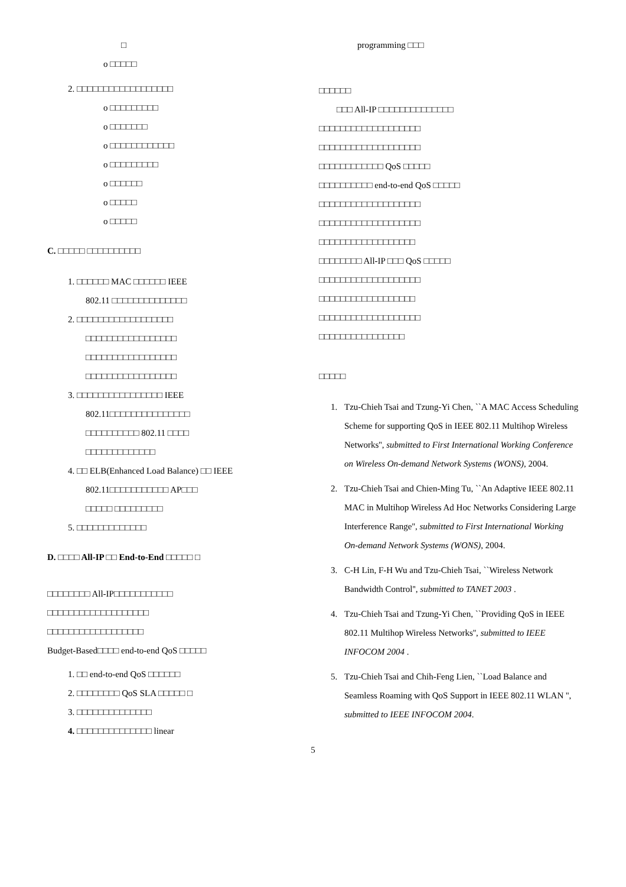□
o □□□□□
2. □□□□□□□□□□□□□□□□□□
o □□□□□□□□□
o □□□□□□□
o □□□□□□□□□□□□
o □□□□□□□□□
o □□□□□□
o □□□□□
o □□□□□
C. □□□□□ □□□□□□□□□□
1. □□□□□□ MAC □□□□□□ IEEE
802.11 □□□□□□□□□□□□□□
2. □□□□□□□□□□□□□□□□□□
□□□□□□□□□□□□□□□□□
□□□□□□□□□□□□□□□□□
□□□□□□□□□□□□□□□□□
3. □□□□□□□□□□□□□□□□ IEEE
802.11□□□□□□□□□□□□□□□
□□□□□□□□□□ 802.11 □□□□
□□□□□□□□□□□□□
4. □□ ELB(Enhanced Load Balance) □□ IEEE
802.11□□□□□□□□□□□ AP□□□
□□□□□ □□□□□□□□□
5. □□□□□□□□□□□□□
D. □□□□ All-IP □□ End-to-End □□□□□ □
□□□□□□□□ All-IP□□□□□□□□□□□
□□□□□□□□□□□□□□□□□□□
□□□□□□□□□□□□□□□□□□
Budget-Based□□□□ end-to-end QoS □□□□□
1. □□ end-to-end QoS □□□□□□
2. □□□□□□□□ QoS SLA □□□□□ □
3. □□□□□□□□□□□□□□
4. □□□□□□□□□□□□□□ linear
programming □□□
□□□□□□
□□□ All-IP □□□□□□□□□□□□□□
□□□□□□□□□□□□□□□□□□□
□□□□□□□□□□□□□□□□□□□
□□□□□□□□□□□□ QoS □□□□□
□□□□□□□□□□ end-to-end QoS □□□□□
□□□□□□□□□□□□□□□□□□□
□□□□□□□□□□□□□□□□□□□
□□□□□□□□□□□□□□□□□□
□□□□□□□□ All-IP □□□ QoS □□□□□
□□□□□□□□□□□□□□□□□□□
□□□□□□□□□□□□□□□□□□
□□□□□□□□□□□□□□□□□□□
□□□□□□□□□□□□□□□□
□□□□□
1. Tzu-Chieh Tsai and Tzung-Yi Chen, ``A MAC Access Scheduling Scheme for supporting QoS in IEEE 802.11 Multihop Wireless Networks'', submitted to First International Working Conference on Wireless On-demand Network Systems (WONS), 2004.
2. Tzu-Chieh Tsai and Chien-Ming Tu, ``An Adaptive IEEE 802.11 MAC in Multihop Wireless Ad Hoc Networks Considering Large Interference Range'', submitted to First International Working On-demand Network Systems (WONS), 2004.
3. C-H Lin, F-H Wu and Tzu-Chieh Tsai, ``Wireless Network Bandwidth Control'', submitted to TANET 2003 .
4. Tzu-Chieh Tsai and Tzung-Yi Chen, ``Providing QoS in IEEE 802.11 Multihop Wireless Networks'', submitted to IEEE INFOCOM 2004 .
5. Tzu-Chieh Tsai and Chih-Feng Lien, ``Load Balance and Seamless Roaming with QoS Support in IEEE 802.11 WLAN '', submitted to IEEE INFOCOM 2004.
5